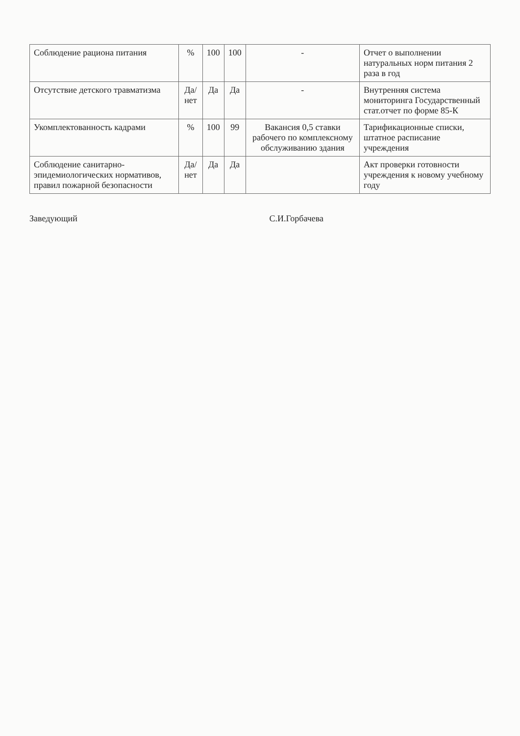| Соблюдение рациона питания | % | 100 | 100 | - | Отчет о выполнении натуральных норм питания 2 раза в год |
| Отсутствие детского травматизма | Да/нет | Да | Да | - | Внутренняя система мониторинга Государственный стат.отчет по форме 85-К |
| Укомплектованность кадрами | % | 100 | 99 | Вакансия 0,5 ставки рабочего по комплексному обслуживанию здания | Тарификационные списки, штатное расписание учреждения |
| Соблюдение санитарно-эпидемиологических нормативов, правил пожарной безопасности | Да/нет | Да | Да | | Акт проверки готовности учреждения к новому учебному году |
Заведующий С.И.Горбачева